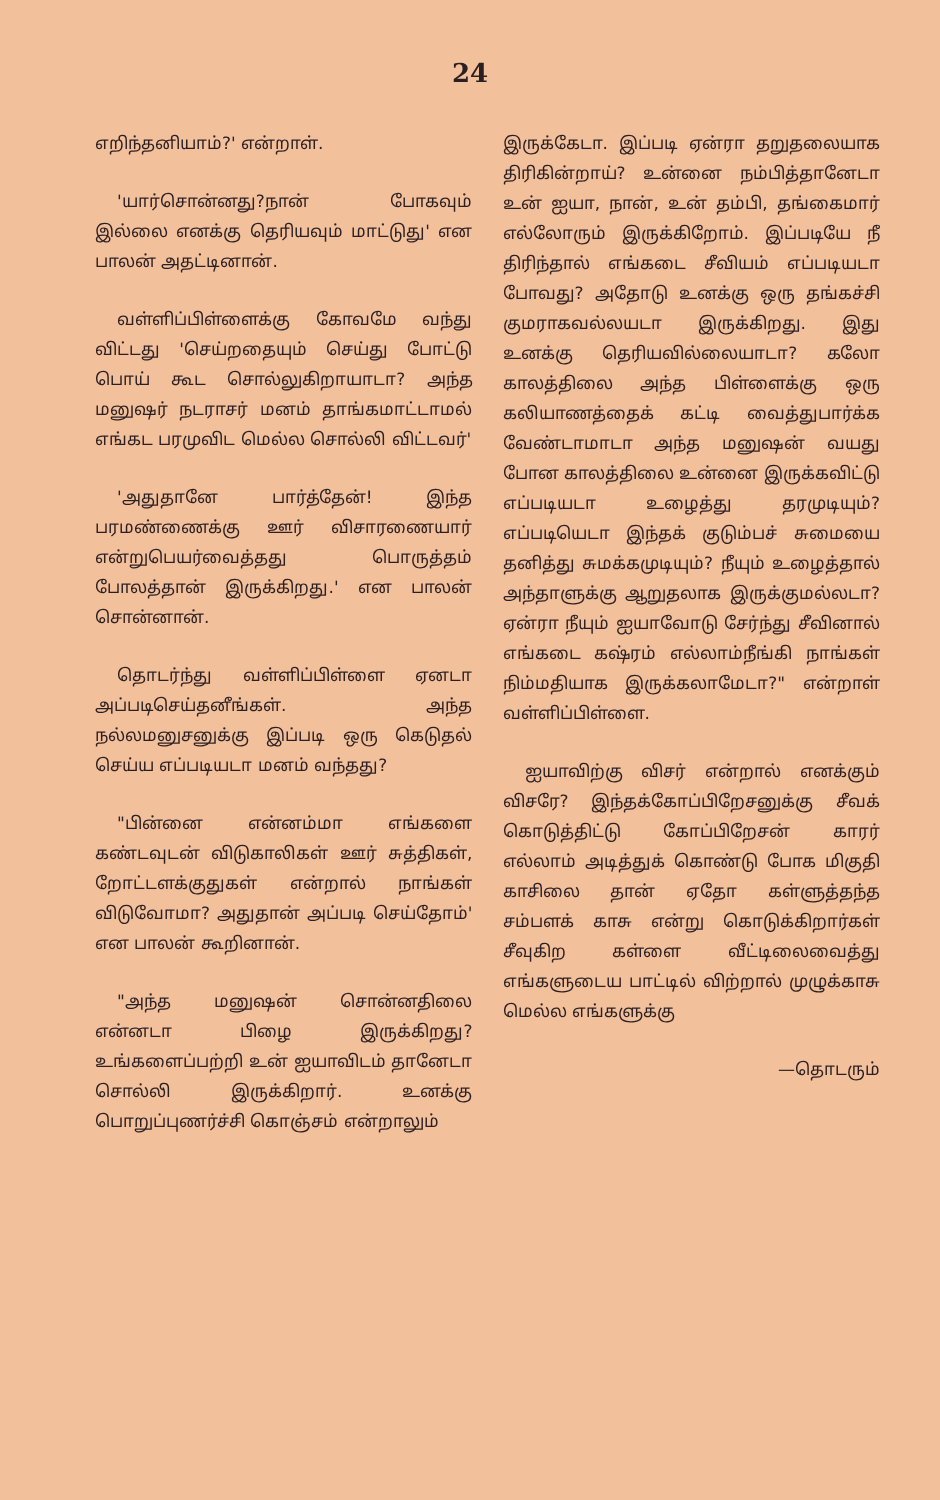24
எறிந்தனியாம்?' என்றாள்.
'யார்சொன்னது?நான் போகவும் இல்லை எனக்கு தெரியவும் மாட்டுது' என பாலன் அதட்டினான்.
வள்ளிப்பிள்ளைக்கு கோவமே வந்து விட்டது 'செய்றதையும் செய்து போட்டு பொய் கூட சொல்லுகிறாயாடா? அந்த மனுஷர் நடராசர் மனம் தாங்கமாட்டாமல் எங்கட பரமுவிட மெல்ல சொல்லி விட்டவர்'
'அதுதானே பார்த்தேன்! இந்த பரமண்ணைக்கு ஊர் விசாரணையார் என்றுபெயர்வைத்தது பொருத்தம் போலத்தான் இருக்கிறது.' என பாலன் சொன்னான்.
தொடர்ந்து வள்ளிப்பிள்ளை ஏனடா அப்படிசெய்தனீங்கள். அந்த நல்லமனுசனுக்கு இப்படி ஒரு கெடுதல் செய்ய எப்படியடா மனம் வந்தது?
"பின்னை என்னம்மா எங்களை கண்டவுடன் விடுகாலிகள் ஊர் சுத்திகள், றோட்டளக்குதுகள் என்றால் நாங்கள் விடுவோமா? அதுதான் அப்படி செய்தோம்' என பாலன் கூறினான்.
"அந்த மனுஷன் சொன்னதிலை என்னடா பிழை இருக்கிறது? உங்களைப்பற்றி உன் ஐயாவிடம் தானேடா சொல்லி இருக்கிறார். உனக்கு பொறுப்புணர்ச்சி கொஞ்சம் என்றாலும்
இருக்கேடா. இப்படி ஏன்ரா தறுதலையாக திரிகின்றாய்? உன்னை நம்பித்தானேடா உன் ஐயா, நான், உன் தம்பி, தங்கைமார் எல்லோரும் இருக்கிறோம். இப்படியே நீ திரிந்தால் எங்கடை சீவியம் எப்படியடா போவது? அதோடு உனக்கு ஒரு தங்கச்சி குமராகவல்லயடா இருக்கிறது. இது உனக்கு தெரியவில்லையாடா? கலோ காலத்திலை அந்த பிள்ளைக்கு ஒரு கலியாணத்தைக் கட்டி வைத்துபார்க்க வேண்டாமாடா அந்த மனுஷன் வயது போன காலத்திலை உன்னை இருக்கவிட்டு எப்படியடா உழைத்து தரமுடியும்? எப்படியெடா இந்தக் குடும்பச் சுமையை தனித்து சுமக்கமுடியும்? நீயும் உழைத்தால் அந்தாளுக்கு ஆறுதலாக இருக்குமல்லடா? ஏன்ரா நீயும் ஐயாவோடு சேர்ந்து சீவினால் எங்கடை கஷ்ரம் எல்லாம்நீங்கி நாங்கள் நிம்மதியாக இருக்கலாமேடா?" என்றாள் வள்ளிப்பிள்ளை.
ஐயாவிற்கு விசர் என்றால் எனக்கும் விசரே? இந்தக்கோப்பிறேசனுக்கு சீவக் கொடுத்திட்டு கோப்பிறேசன் காரர் எல்லாம் அடித்துக் கொண்டு போக மிகுதி காசிலை தான் ஏதோ கள்ளுத்தந்த சம்பளக் காசு என்று கொடுக்கிறார்கள் சீவுகிற கள்ளை வீட்டிலைவைத்து எங்களுடைய பாட்டில் விற்றால் முழுக்காசு மெல்ல எங்களுக்கு
—தொடரும்